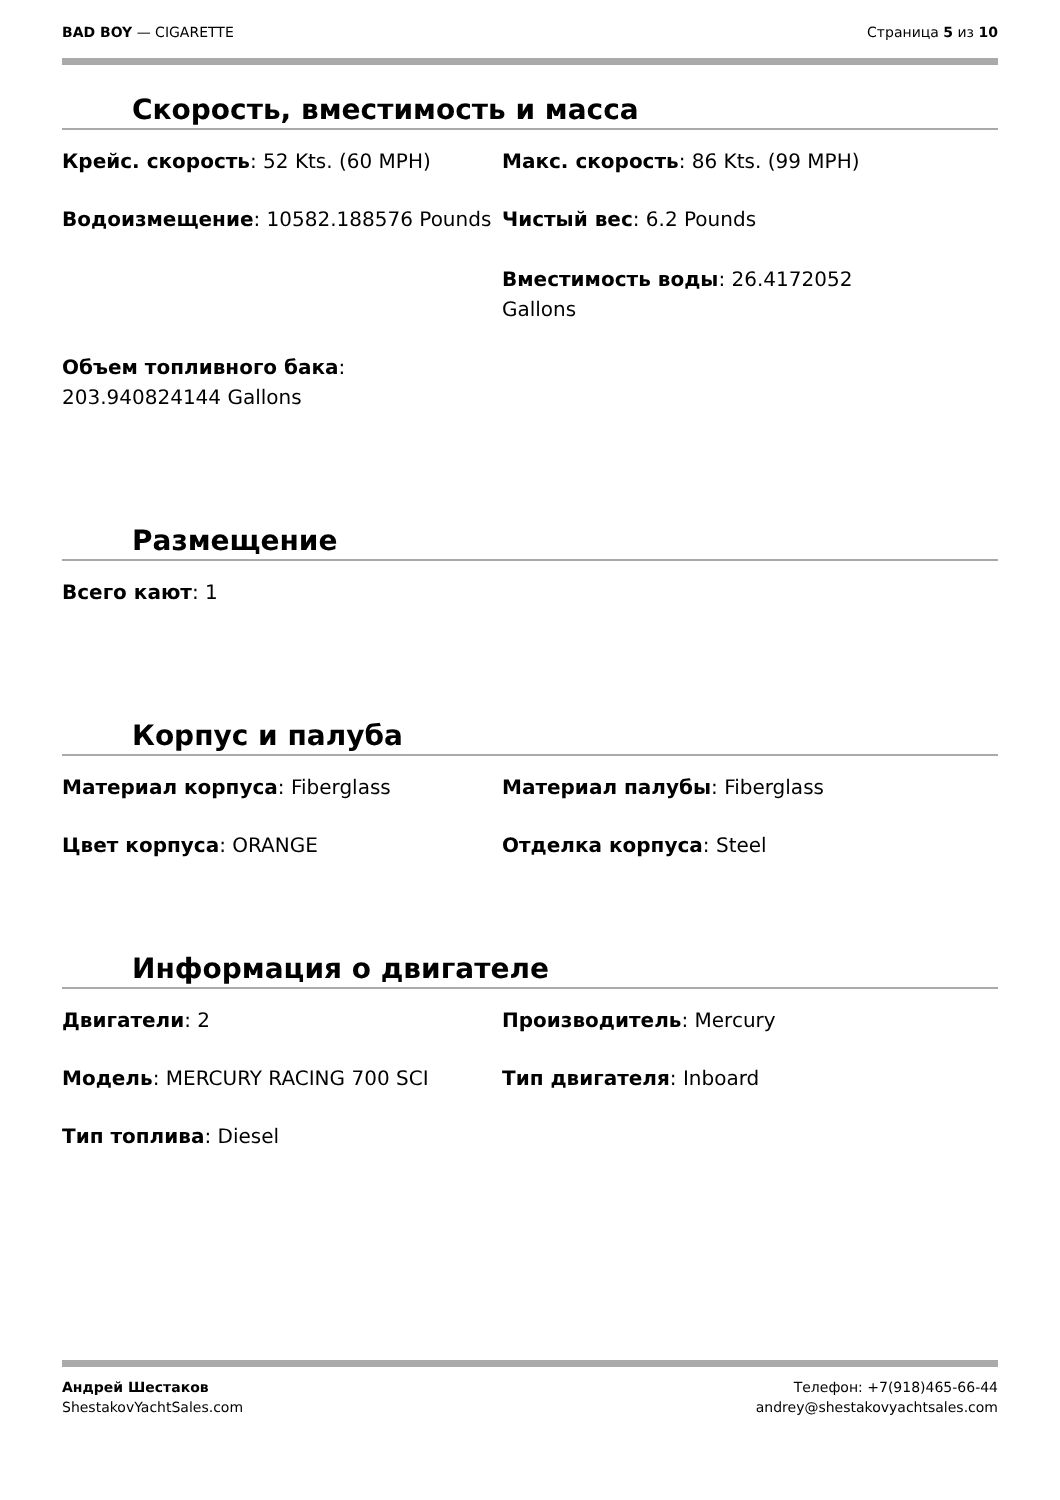BAD BOY — CIGARETTE Страница 5 из 10
Скорость, вместимость и масса
Крейс. скорость: 52 Kts. (60 MPH)
Макс. скорость: 86 Kts. (99 MPH)
Водоизмещение: 10582.188576 Pounds
Чистый вес: 6.2 Pounds
Вместимость воды: 26.4172052
Gallons
Объем топливного бака:
203.940824144 Gallons
Размещение
Всего кают: 1
Корпус и палуба
Материал корпуса: Fiberglass
Материал палубы: Fiberglass
Цвет корпуса: ORANGE
Отделка корпуса: Steel
Информация о двигателе
Двигатели: 2
Производитель: Mercury
Модель: MERCURY RACING 700 SCI
Тип двигателя: Inboard
Тип топлива: Diesel
Андрей Шестаков
ShestakovYachtSales.com
Телефон: +7(918)465-66-44
andrey@shestakovyachtsales.com